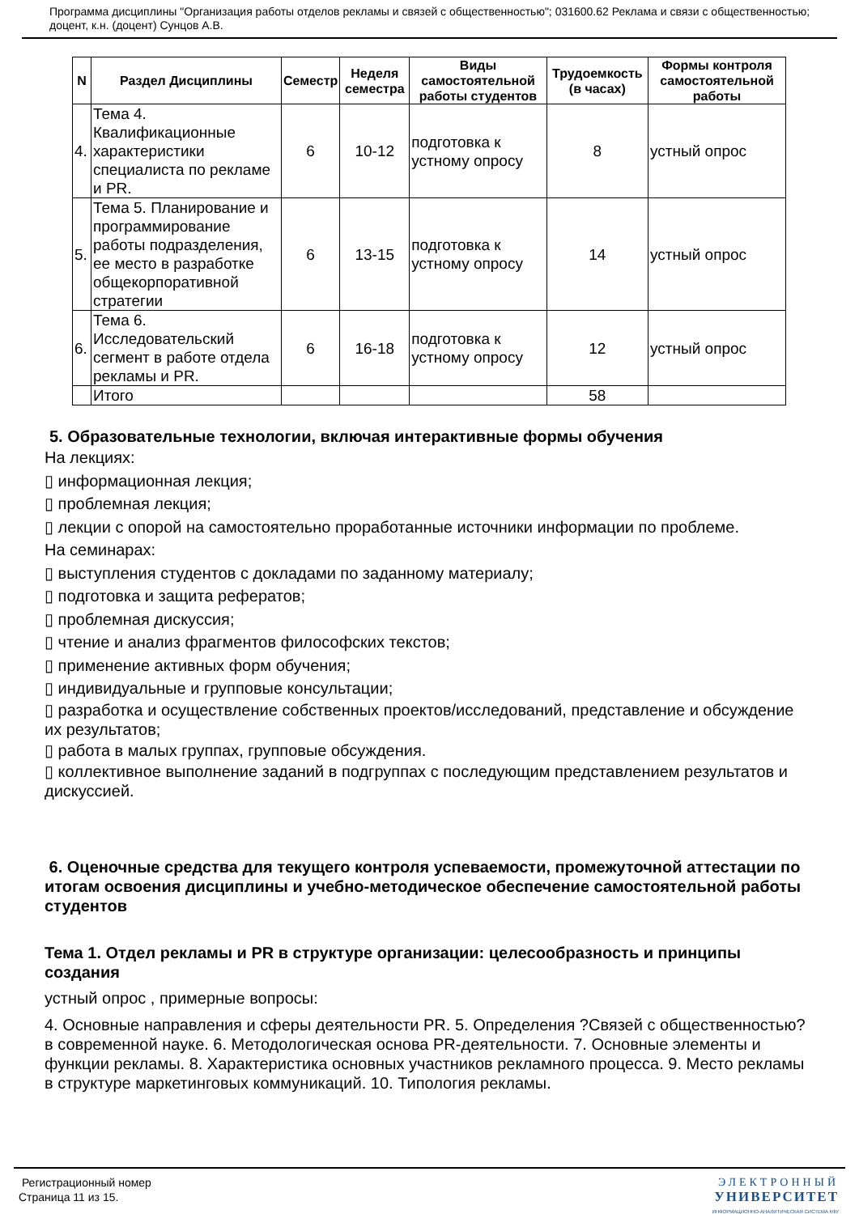Программа дисциплины "Организация работы отделов рекламы и связей с общественностью"; 031600.62 Реклама и связи с общественностью; доцент, к.н. (доцент) Сунцов А.В.
| N | Раздел Дисциплины | Семестр | Неделя семестра | Виды самостоятельной работы студентов | Трудоемкость (в часах) | Формы контроля самостоятельной работы |
| --- | --- | --- | --- | --- | --- | --- |
| 4. | Тема 4. Квалификационные характеристики специалиста по рекламе и PR. | 6 | 10-12 | подготовка к устному опросу | 8 | устный опрос |
| 5. | Тема 5. Планирование и программирование работы подразделения, ее место в разработке общекорпоративной стратегии | 6 | 13-15 | подготовка к устному опросу | 14 | устный опрос |
| 6. | Тема 6. Исследовательский сегмент в работе отдела рекламы и PR. | 6 | 16-18 | подготовка к устному опросу | 12 | устный опрос |
| | Итого | | | | 58 | |
5. Образовательные технологии, включая интерактивные формы обучения
На лекциях:
▯ информационная лекция;
▯ проблемная лекция;
▯ лекции с опорой на самостоятельно проработанные источники информации по проблеме.
На семинарах:
▯ выступления студентов с докладами по заданному материалу;
▯ подготовка и защита рефератов;
▯ проблемная дискуссия;
▯ чтение и анализ фрагментов философских текстов;
▯ применение активных форм обучения;
▯ индивидуальные и групповые консультации;
▯ разработка и осуществление собственных проектов/исследований, представление и обсуждение их результатов;
▯ работа в малых группах, групповые обсуждения.
▯ коллективное выполнение заданий в подгруппах с последующим представлением результатов и дискуссией.
6. Оценочные средства для текущего контроля успеваемости, промежуточной аттестации по итогам освоения дисциплины и учебно-методическое обеспечение самостоятельной работы студентов
Тема 1. Отдел рекламы и PR в структуре организации: целесообразность и принципы создания
устный опрос , примерные вопросы:
4. Основные направления и сферы деятельности PR. 5. Определения ?Связей с общественностью? в современной науке. 6. Методологическая основа PR-деятельности. 7. Основные элементы и функции рекламы. 8. Характеристика основных участников рекламного процесса. 9. Место рекламы в структуре маркетинговых коммуникаций. 10. Типология рекламы.
Регистрационный номер
Страница 11 из 15.
ЭЛЕКТРОННЫЙ
УНИВЕРСИТЕТ
ИНФОРМАЦИОННО-АНАЛИТИЧЕСКАЯ СИСТЕМА КФУ